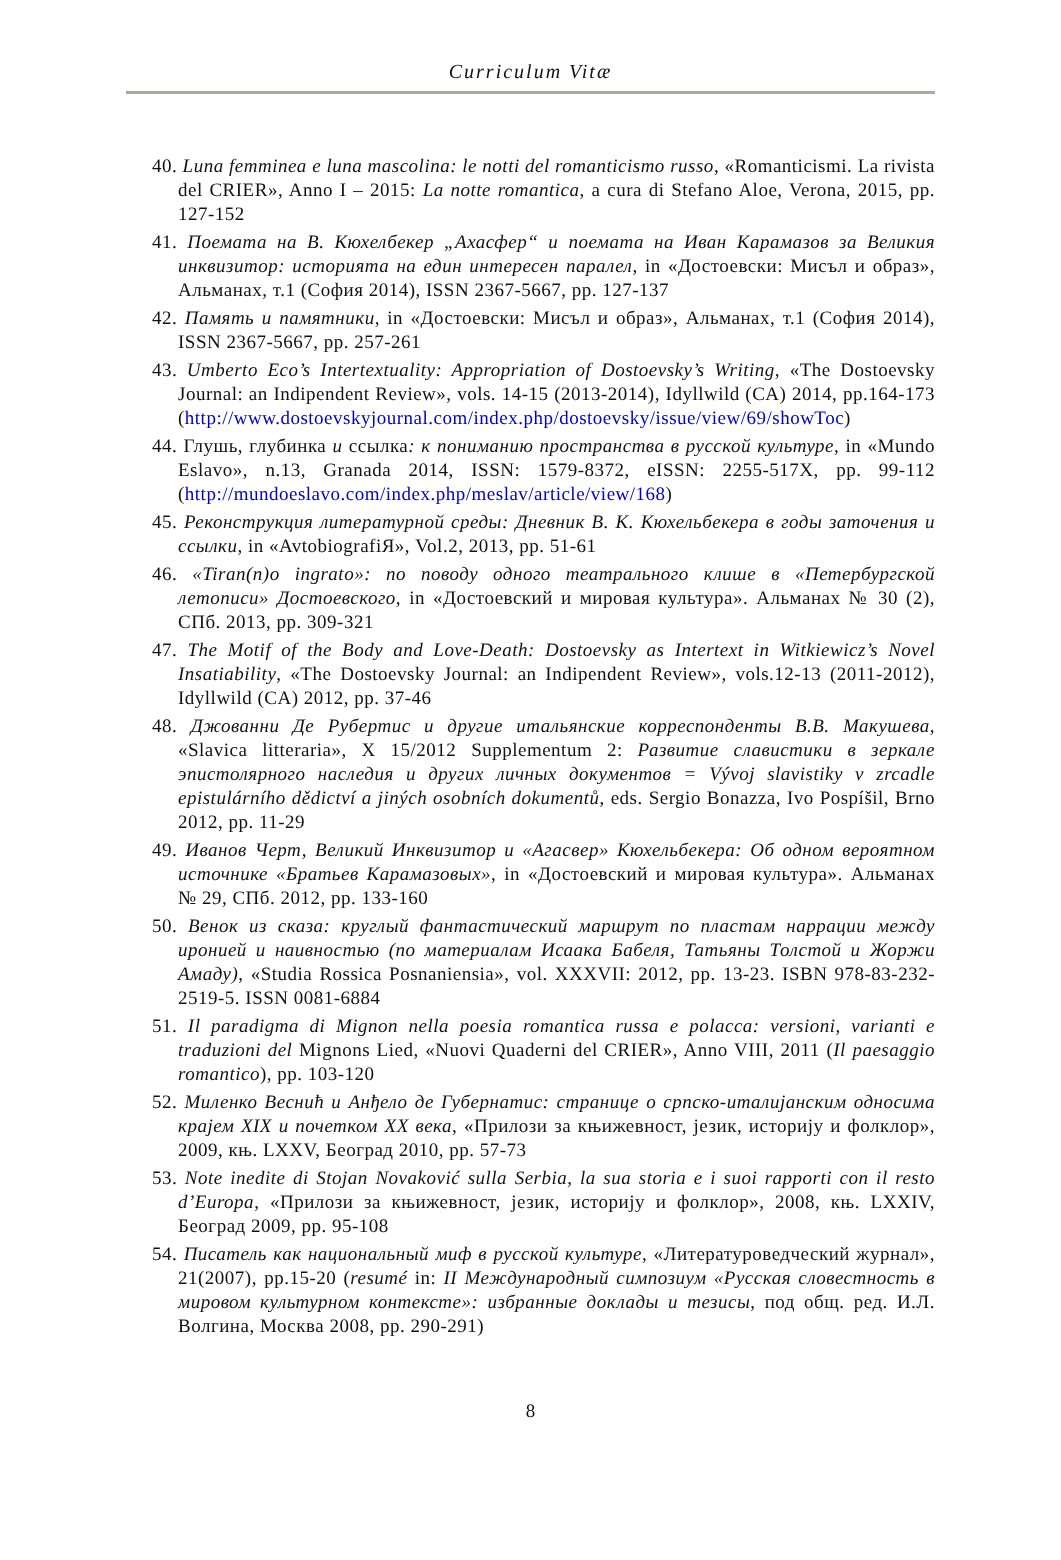Curriculum Vitæ
40. Luna femminea e luna mascolina: le notti del romanticismo russo, «Romanticismi. La rivista del CRIER», Anno I – 2015: La notte romantica, a cura di Stefano Aloe, Verona, 2015, pp. 127-152
41. Поемата на В. Кюхелбекер „Ахасфер“ и поемата на Иван Карамазов за Великия инквизитор: историята на един интересен паралел, in «Достоевски: Мисъл и образ», Альманах, т.1 (София 2014), ISSN 2367-5667, pp. 127-137
42. Память и памятники, in «Достоевски: Мисъл и образ», Альманах, т.1 (София 2014), ISSN 2367-5667, pp. 257-261
43. Umberto Eco’s Intertextuality: Appropriation of Dostoevsky’s Writing, «The Dostoevsky Journal: an Indipendent Review», vols. 14-15 (2013-2014), Idyllwild (CA) 2014, pp.164-173 (http://www.dostoevskyjournal.com/index.php/dostoevsky/issue/view/69/showToc)
44. Глушь, глубинка и ссылка: к пониманию пространства в русской культуре, in «Mundo Eslavo», n.13, Granada 2014, ISSN: 1579-8372, eISSN: 2255-517X, pp. 99-112 (http://mundoeslavo.com/index.php/meslav/article/view/168)
45. Реконструкция литературной среды: Дневник В. К. Кюхельбекера в годы заточения и ссылки, in «AvtobiografiЯ», Vol.2, 2013, pp. 51-61
46. «Tiran(n)o ingrato»: по поводу одного театрального клише в «Петербургской летописи» Достоевского, in «Достоевский и мировая культура». Альманах № 30 (2), СПб. 2013, pp. 309-321
47. The Motif of the Body and Love-Death: Dostoevsky as Intertext in Witkiewicz’s Novel Insatiability, «The Dostoevsky Journal: an Indipendent Review», vols.12-13 (2011-2012), Idyllwild (CA) 2012, pp. 37-46
48. Джованни Де Рубертис и другие итальянские корреспонденты В.В. Макушева, «Slavica litteraria», X 15/2012 Supplementum 2: Развитие славистики в зеркале эпистолярного наследия и других личных документов = Vývoj slavistiky v zrcadle epistulárního dědictví a jiných osobních dokumentů, eds. Sergio Bonazza, Ivo Pospíšil, Brno 2012, pp. 11-29
49. Иванов Черт, Великий Инквизитор и «Агасвер» Кюхельбекера: Об одном вероятном источнике «Братьев Карамазовых», in «Достоевский и мировая культура». Альманах № 29, СПб. 2012, pp. 133-160
50. Венок из сказа: круглый фантастический маршрут по пластам наррации между иронией и наивностью (по материалам Исаака Бабеля, Татьяны Толстой и Жоржи Амаду), «Studia Rossica Posnaniensia», vol. XXXVII: 2012, pp. 13-23. ISBN 978-83-232-2519-5. ISSN 0081-6884
51. Il paradigma di Mignon nella poesia romantica russa e polacca: versioni, varianti e traduzioni del Mignons Lied, «Nuovi Quaderni del CRIER», Anno VIII, 2011 (Il paesaggio romantico), pp. 103-120
52. Миленко Веснић и Анђело де Губернатис: странице о српско-италијанским односима крајем XIX и почетком XX века, «Прилози за књижевност, језик, историју и фолклор», 2009, књ. LXXV, Београд 2010, pp. 57-73
53. Note inedite di Stojan Novaković sulla Serbia, la sua storia e i suoi rapporti con il resto d’Europa, «Прилози за књижевност, језик, историју и фолклор», 2008, књ. LXXIV, Београд 2009, pp. 95-108
54. Писатель как национальный миф в русской культуре, «Литературоведческий журнал», 21(2007), pp.15-20 (resumé in: II Международный симпозиум «Русская словестность в мировом культурном контексте»: избранные доклады и тезисы, под общ. ред. И.Л. Волгина, Москва 2008, pp. 290-291)
8